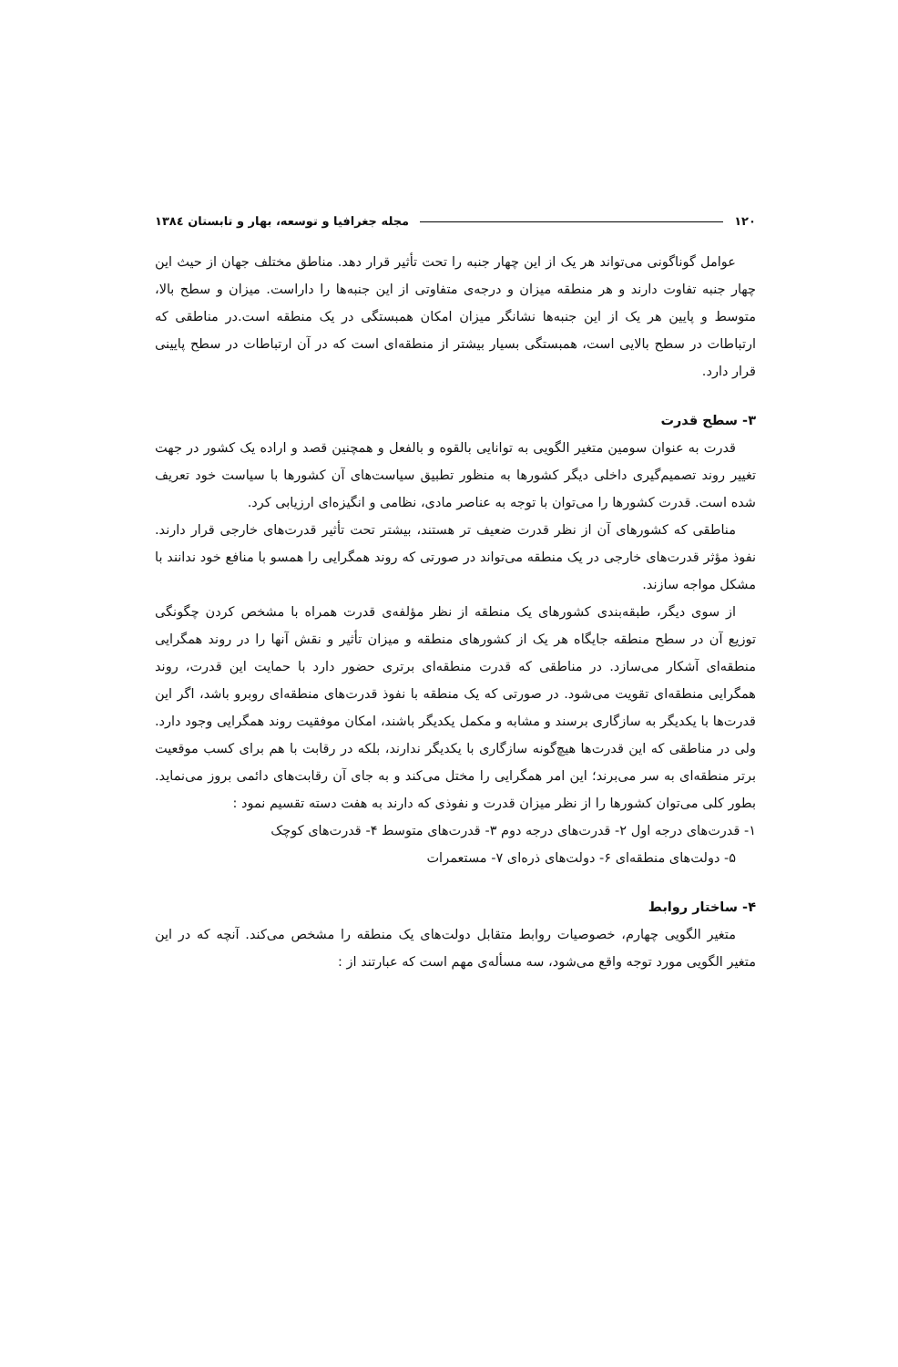۱۲۰ مجله جغرافیا و توسعه، بهار و تابستان ۱۳۸٤
عوامل گوناگونی می‌تواند هر یک از این چهار جنبه را تحت تأثیر قرار دهد. مناطق مختلف جهان از حیث این چهار جنبه تفاوت دارند و هر منطقه میزان و درجه‌ی متفاوتی از این جنبه‌ها را داراست. میزان و سطح بالا، متوسط و پایین هر یک از این جنبه‌ها نشانگر میزان امکان همبستگی در یک منطقه است.در مناطقی که ارتباطات در سطح بالایی است، همبستگی بسیار بیشتر از منطقه‌ای است که در آن ارتباطات در سطح پایینی قرار دارد.
۳- سطح قدرت
قدرت به عنوان سومین متغیر الگویی به توانایی بالقوه و بالفعل و همچنین قصد و اراده یک کشور در جهت تغییر روند تصمیم‌گیری داخلی دیگر کشورها به منظور تطبیق سیاست‌های آن کشورها با سیاست خود تعریف شده است. قدرت کشورها را می‌توان با توجه به عناصر مادی، نظامی و انگیزه‌ای ارزیابی کرد.
مناطقی که کشورهای آن از نظر قدرت ضعیف تر هستند، بیشتر تحت تأثیر قدرت‌های خارجی قرار دارند. نفوذ مؤثر قدرت‌های خارجی در یک منطقه می‌تواند در صورتی که روند همگرایی را همسو با منافع خود ندانند با مشکل مواجه سازند.
از سوی دیگر، طبقه‌بندی کشورهای یک منطقه از نظر مؤلفه‌ی قدرت همراه با مشخص کردن چگونگی توزیع آن در سطح منطقه جایگاه هر یک از کشورهای منطقه و میزان تأثیر و نقش آنها را در روند همگرایی منطقه‌ای آشکار می‌سازد. در مناطقی که قدرت منطقه‌ای برتری حضور دارد با حمایت این قدرت، روند همگرایی منطقه‌ای تقویت می‌شود. در صورتی که یک منطقه با نفوذ قدرت‌های منطقه‌ای روبرو باشد، اگر این قدرت‌ها با یکدیگر به سازگاری برسند و مشابه و مکمل یکدیگر باشند، امکان موفقیت روند همگرایی وجود دارد. ولی در مناطقی که این قدرت‌ها هیچ‌گونه سازگاری با یکدیگر ندارند، بلکه در رقابت با هم برای کسب موقعیت برتر منطقه‌ای به سر می‌برند؛ این امر همگرایی را مختل می‌کند و به جای آن رقابت‌های دائمی بروز می‌نماید. بطور کلی می‌توان کشورها را از نظر میزان قدرت و نفوذی که دارند به هفت دسته تقسیم نمود :
۱- قدرت‌های درجه اول ۲- قدرت‌های درجه دوم ۳- قدرت‌های متوسط ۴- قدرت‌های کوچک
۵- دولت‌های منطقه‌ای ۶- دولت‌های ذره‌ای ۷- مستعمرات
۴- ساختار روابط
متغیر الگویی چهارم، خصوصیات روابط متقابل دولت‌های یک منطقه را مشخص می‌کند. آنچه که در این متغیر الگویی مورد توجه واقع می‌شود، سه مسأله‌ی مهم است که عبارتند از :